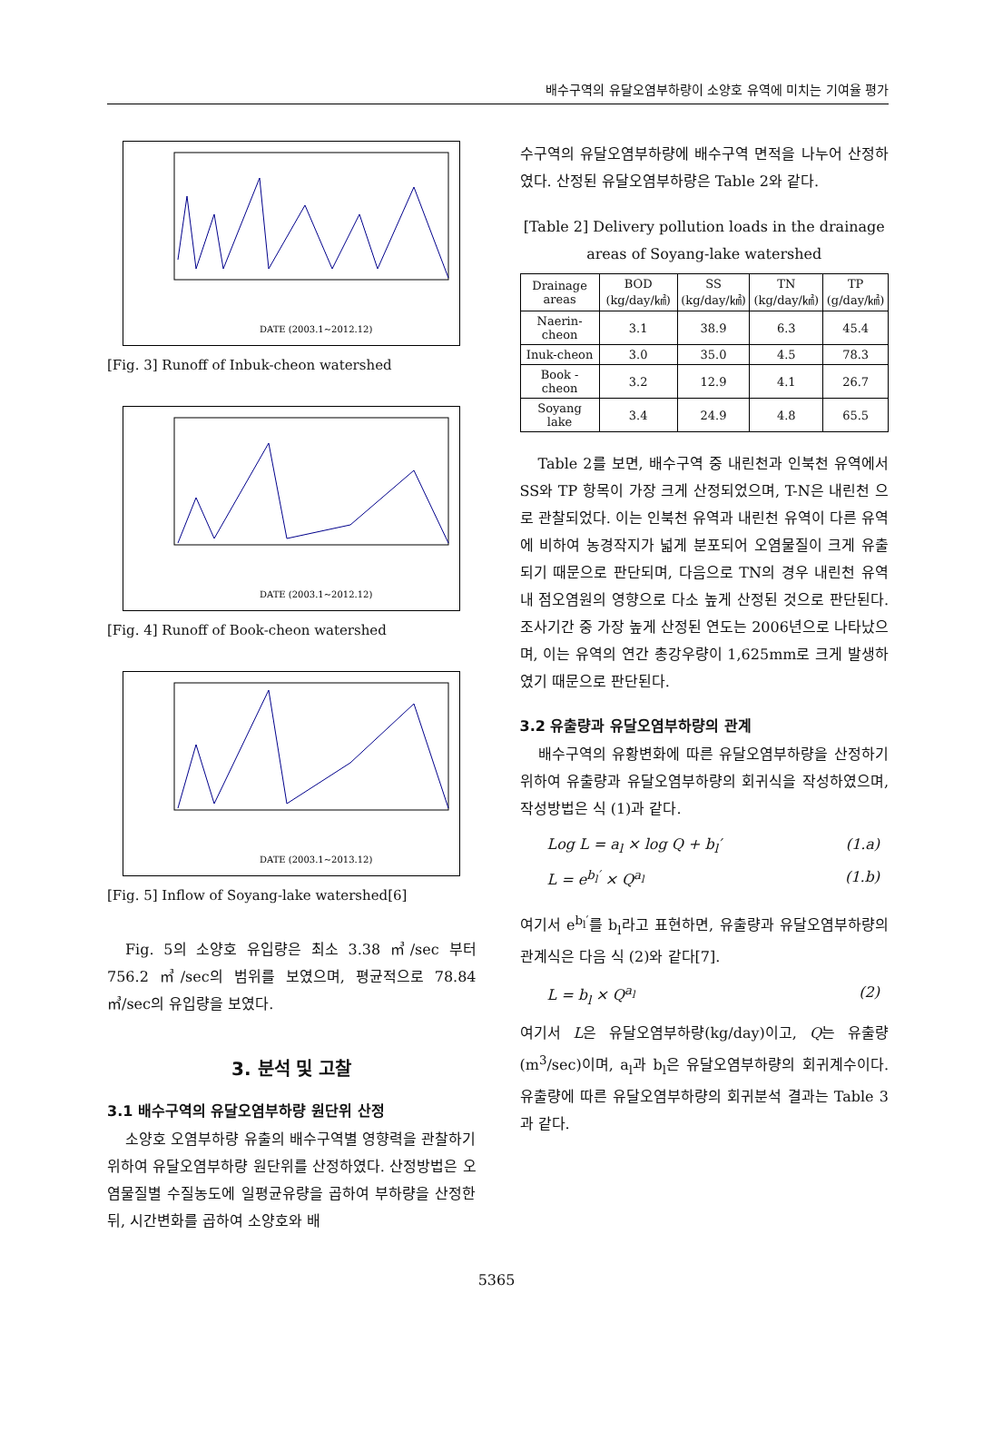배수구역의 유달오염부하량이 소양호 유역에 미치는 기여율 평가
DATE (2003.1~2012.12)
[Fig. 3] Runoff of Inbuk-cheon watershed
DATE (2003.1~2012.12)
[Fig. 4] Runoff of Book-cheon watershed
DATE (2003.1~2013.12)
[Fig. 5] Inflow of Soyang-lake watershed[6]
Fig. 5의 소양호 유입량은 최소 3.38 ㎥/sec 부터 756.2 ㎥/sec의 범위를 보였으며, 평균적으로 78.84 ㎥/sec의 유입량을 보였다.
3. 분석 및 고찰
3.1 배수구역의 유달오염부하량 원단위 산정
소양호 오염부하량 유출의 배수구역별 영향력을 관찰하기 위하여 유달오염부하량 원단위를 산정하였다. 산정방법은 오염물질별 수질농도에 일평균유량을 곱하여 부하량을 산정한 뒤, 시간변화를 곱하여 소양호와 배
수구역의 유달오염부하량에 배수구역 면적을 나누어 산정하였다. 산정된 유달오염부하량은 Table 2와 같다.
[Table 2] Delivery pollution loads in the drainage areas of Soyang-lake watershed
| Drainage areas | BOD (kg/day/㎢) | SS (kg/day/㎢) | TN (kg/day/㎢) | TP (g/day/㎢) |
| --- | --- | --- | --- | --- |
| Naerin-cheon | 3.1 | 38.9 | 6.3 | 45.4 |
| Inuk-cheon | 3.0 | 35.0 | 4.5 | 78.3 |
| Book -cheon | 3.2 | 12.9 | 4.1 | 26.7 |
| Soyang lake | 3.4 | 24.9 | 4.8 | 65.5 |
Table 2를 보면, 배수구역 중 내린천과 인북천 유역에서 SS와 TP 항목이 가장 크게 산정되었으며, T-N은 내린천 으로 관찰되었다. 이는 인북천 유역과 내린천 유역이 다른 유역에 비하여 농경작지가 넓게 분포되어 오염물질이 크게 유출되기 때문으로 판단되며, 다음으로 TN의 경우 내린천 유역 내 점오염원의 영향으로 다소 높게 산정된 것으로 판단된다. 조사기간 중 가장 높게 산정된 연도는 2006년으로 나타났으며, 이는 유역의 연간 총강우량이 1,625mm로 크게 발생하였기 때문으로 판단된다.
3.2 유출량과 유달오염부하량의 관계
배수구역의 유황변화에 따른 유달오염부하량을 산정하기위하여 유출량과 유달오염부하량의 회귀식을 작성하였으며, 작성방법은 식 (1)과 같다.
Log L = a<sub>l</sub> × log Q + b<sub>l</sub>′ (1.a)
L = e<sup>b<sub>l</sub>′</sup> × Q<sup>a<sub>l</sub></sup> (1.b)
여기서 e<sup>b<sub>l</sub>′</sup>를 b<sub>l</sub>라고 표현하면, 유출량과 유달오염부하량의 관계식은 다음 식 (2)와 같다[7].
L = b<sub>l</sub> × Q<sup>a<sub>l</sub></sup> (2)
여기서 L은 유달오염부하량(kg/day)이고, Q는 유출량(m<sup>3</sup>/sec)이며, a<sub>l</sub>과 b<sub>l</sub>은 유달오염부하량의 회귀계수이다. 유출량에 따른 유달오염부하량의 회귀분석 결과는 Table 3과 같다.
5365